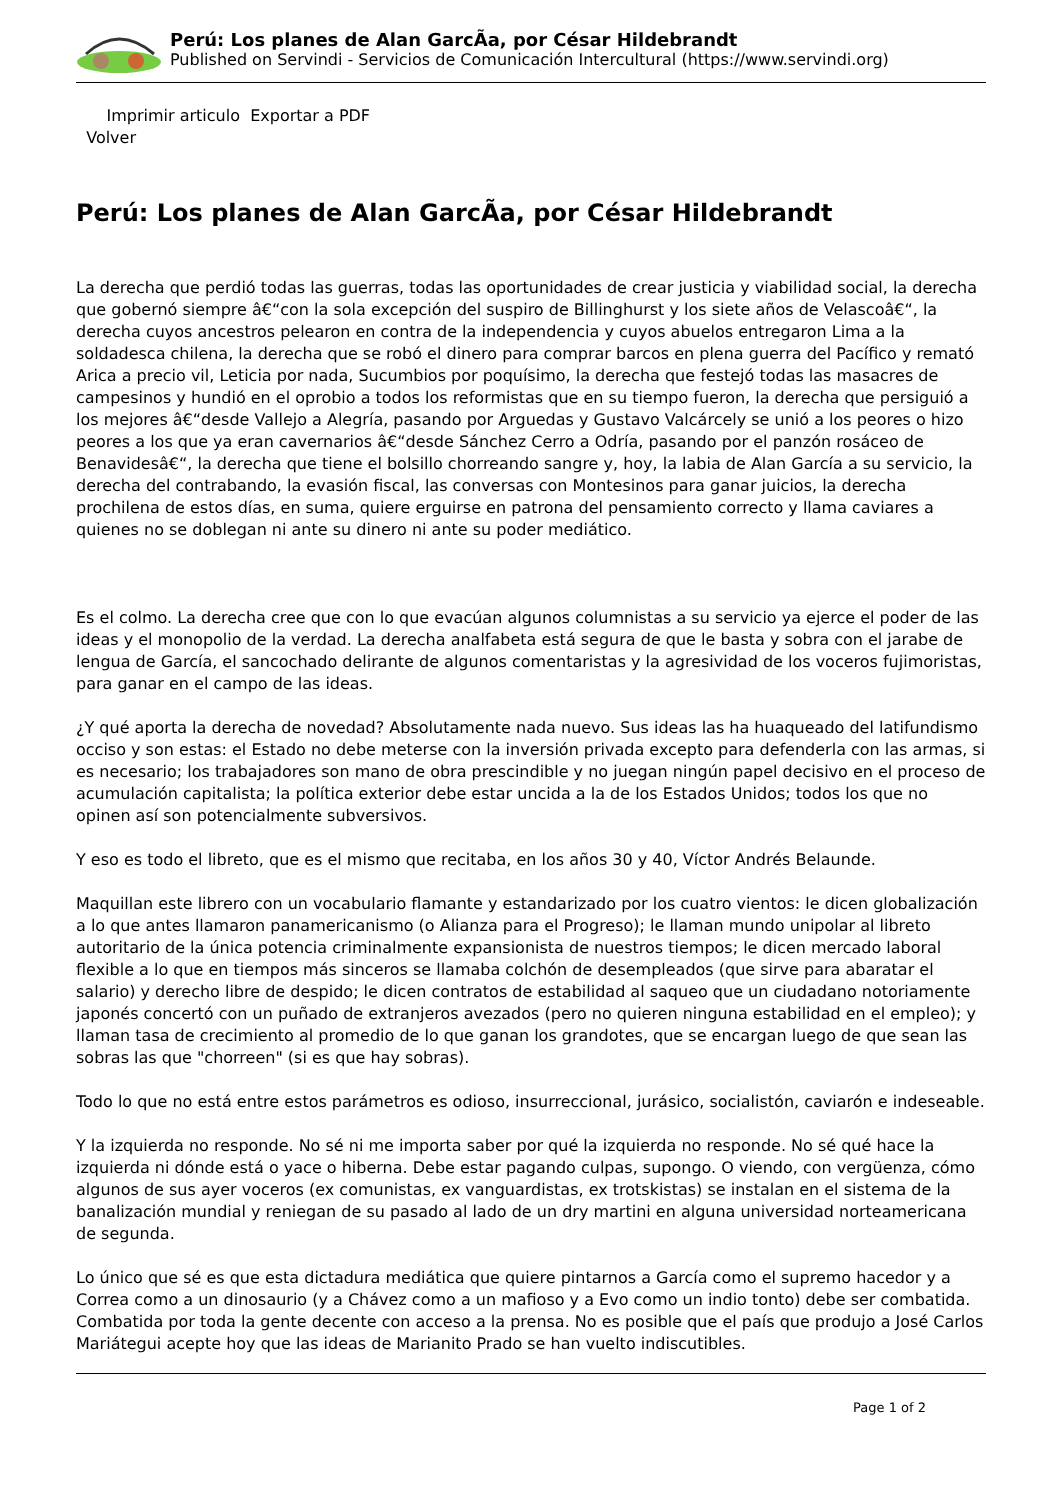Perú: Los planes de Alan GarcÃa, por César Hildebrandt
Published on Servindi - Servicios de Comunicación Intercultural (https://www.servindi.org)
Imprimir articulo Exportar a PDF
Volver
Perú: Los planes de Alan GarcÃa, por César Hildebrandt
La derecha que perdió todas las guerras, todas las oportunidades de crear justicia y viabilidad social, la derecha que gobernó siempre â€“con la sola excepción del suspiro de Billinghurst y los siete años de Velascoâ€“, la derecha cuyos ancestros pelearon en contra de la independencia y cuyos abuelos entregaron Lima a la soldadesca chilena, la derecha que se robó el dinero para comprar barcos en plena guerra del Pacífico y remató Arica a precio vil, Leticia por nada, Sucumbios por poquísimo, la derecha que festejó todas las masacres de campesinos y hundió en el oprobio a todos los reformistas que en su tiempo fueron, la derecha que persiguió a los mejores â€“desde Vallejo a Alegría, pasando por Arguedas y Gustavo Valcárcely se unió a los peores o hizo peores a los que ya eran cavernarios â€“desde Sánchez Cerro a Odría, pasando por el panzón rosáceo de Benavidesâ€“, la derecha que tiene el bolsillo chorreando sangre y, hoy, la labia de Alan García a su servicio, la derecha del contrabando, la evasión fiscal, las conversas con Montesinos para ganar juicios, la derecha prochilena de estos días, en suma, quiere erguirse en patrona del pensamiento correcto y llama caviares a quienes no se doblegan ni ante su dinero ni ante su poder mediático.
Es el colmo. La derecha cree que con lo que evacúan algunos columnistas a su servicio ya ejerce el poder de las ideas y el monopolio de la verdad. La derecha analfabeta está segura de que le basta y sobra con el jarabe de lengua de García, el sancochado delirante de algunos comentaristas y la agresividad de los voceros fujimoristas, para ganar en el campo de las ideas.
¿Y qué aporta la derecha de novedad? Absolutamente nada nuevo. Sus ideas las ha huaqueado del latifundismo occiso y son estas: el Estado no debe meterse con la inversión privada excepto para defenderla con las armas, si es necesario; los trabajadores son mano de obra prescindible y no juegan ningún papel decisivo en el proceso de acumulación capitalista; la política exterior debe estar uncida a la de los Estados Unidos; todos los que no opinen así son potencialmente subversivos.
Y eso es todo el libreto, que es el mismo que recitaba, en los años 30 y 40, Víctor Andrés Belaunde.
Maquillan este librero con un vocabulario flamante y estandarizado por los cuatro vientos: le dicen globalización a lo que antes llamaron panamericanismo (o Alianza para el Progreso); le llaman mundo unipolar al libreto autoritario de la única potencia criminalmente expansionista de nuestros tiempos; le dicen mercado laboral flexible a lo que en tiempos más sinceros se llamaba colchón de desempleados (que sirve para abaratar el salario) y derecho libre de despido; le dicen contratos de estabilidad al saqueo que un ciudadano notoriamente japonés concertó con un puñado de extranjeros avezados (pero no quieren ninguna estabilidad en el empleo); y llaman tasa de crecimiento al promedio de lo que ganan los grandotes, que se encargan luego de que sean las sobras las que "chorreen" (si es que hay sobras).
Todo lo que no está entre estos parámetros es odioso, insurreccional, jurásico, socialistón, caviarón e indeseable.
Y la izquierda no responde. No sé ni me importa saber por qué la izquierda no responde. No sé qué hace la izquierda ni dónde está o yace o hiberna. Debe estar pagando culpas, supongo. O viendo, con vergüenza, cómo algunos de sus ayer voceros (ex comunistas, ex vanguardistas, ex trotskistas) se instalan en el sistema de la banalización mundial y reniegan de su pasado al lado de un dry martini en alguna universidad norteamericana de segunda.
Lo único que sé es que esta dictadura mediática que quiere pintarnos a García como el supremo hacedor y a Correa como a un dinosaurio (y a Chávez como a un mafioso y a Evo como un indio tonto) debe ser combatida. Combatida por toda la gente decente con acceso a la prensa. No es posible que el país que produjo a José Carlos Mariátegui acepte hoy que las ideas de Marianito Prado se han vuelto indiscutibles.
Page 1 of 2